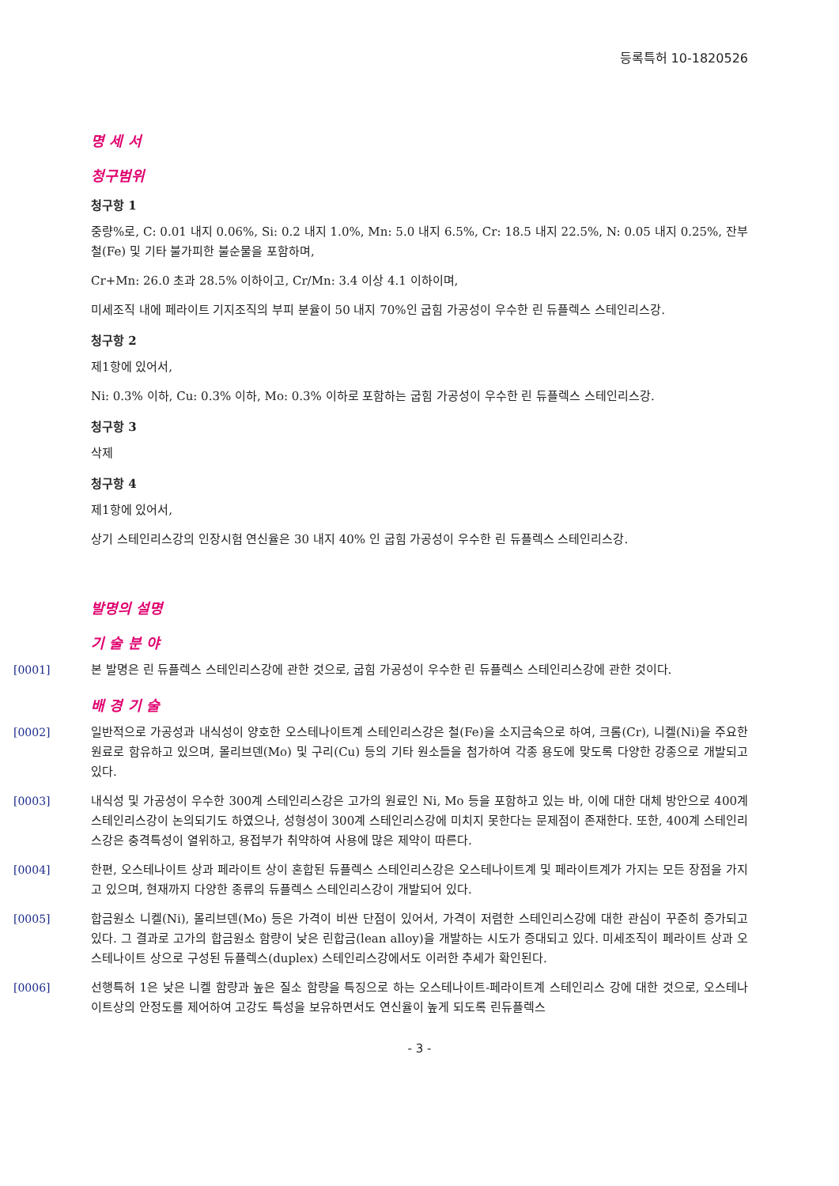등록특허 10-1820526
명 세 서
청구범위
청구항 1
중량%로, C: 0.01 내지 0.06%, Si: 0.2 내지 1.0%, Mn: 5.0 내지 6.5%, Cr: 18.5 내지 22.5%, N: 0.05 내지 0.25%, 잔부 철(Fe) 및 기타 불가피한 불순물을 포함하며,
Cr+Mn: 26.0 초과 28.5% 이하이고, Cr/Mn: 3.4 이상 4.1 이하이며,
미세조직 내에 페라이트 기지조직의 부피 분율이 50 내지 70%인 굽힘 가공성이 우수한 린 듀플렉스 스테인리스강.
청구항 2
제1항에 있어서,
Ni: 0.3% 이하, Cu: 0.3% 이하, Mo: 0.3% 이하로 포함하는 굽힘 가공성이 우수한 린 듀플렉스 스테인리스강.
청구항 3
삭제
청구항 4
제1항에 있어서,
상기 스테인리스강의 인장시험 연신율은 30 내지 40% 인 굽힘 가공성이 우수한 린 듀플렉스 스테인리스강.
발명의 설명
기 술 분 야
[0001] 본 발명은 린 듀플렉스 스테인리스강에 관한 것으로, 굽힘 가공성이 우수한 린 듀플렉스 스테인리스강에 관한 것이다.
배 경 기 술
[0002] 일반적으로 가공성과 내식성이 양호한 오스테나이트계 스테인리스강은 철(Fe)을 소지금속으로 하여, 크롬(Cr), 니켈(Ni)을 주요한 원료로 함유하고 있으며, 몰리브덴(Mo) 및 구리(Cu) 등의 기타 원소들을 첨가하여 각종 용도에 맞도록 다양한 강종으로 개발되고 있다.
[0003] 내식성 및 가공성이 우수한 300계 스테인리스강은 고가의 원료인 Ni, Mo 등을 포함하고 있는 바, 이에 대한 대체 방안으로 400계 스테인리스강이 논의되기도 하였으나, 성형성이 300계 스테인리스강에 미치지 못한다는 문제점이 존재한다. 또한, 400계 스테인리스강은 충격특성이 열위하고, 용접부가 취약하여 사용에 많은 제약이 따른다.
[0004] 한편, 오스테나이트 상과 페라이트 상이 혼합된 듀플렉스 스테인리스강은 오스테나이트계 및 페라이트계가 가지는 모든 장점을 가지고 있으며, 현재까지 다양한 종류의 듀플렉스 스테인리스강이 개발되어 있다.
[0005] 합금원소 니켈(Ni), 몰리브덴(Mo) 등은 가격이 비싼 단점이 있어서, 가격이 저렴한 스테인리스강에 대한 관심이 꾸준히 증가되고 있다. 그 결과로 고가의 합금원소 함량이 낮은 린합금(lean alloy)을 개발하는 시도가 증대되고 있다. 미세조직이 페라이트 상과 오스테나이트 상으로 구성된 듀플렉스(duplex) 스테인리스강에서도 이러한 추세가 확인된다.
[0006] 선행특허 1은 낮은 니켈 함량과 높은 질소 함량을 특징으로 하는 오스테나이트-페라이트계 스테인리스 강에 대한 것으로, 오스테나이트상의 안정도를 제어하여 고강도 특성을 보유하면서도 연신율이 높게 되도록 린듀플렉스
- 3 -